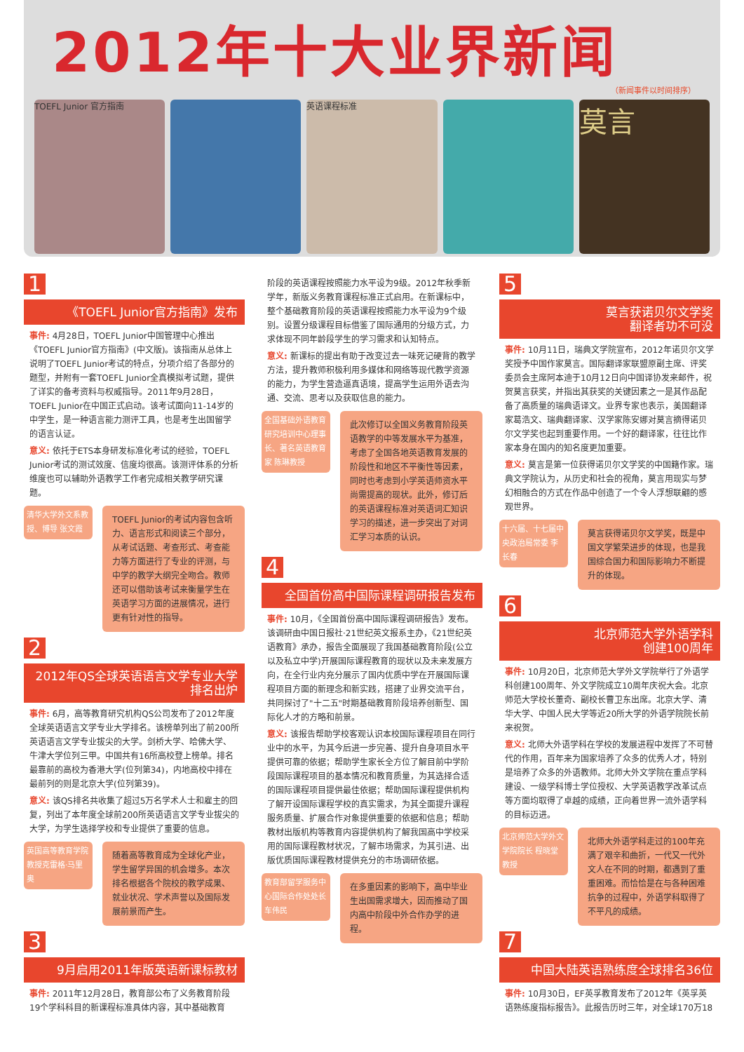2012年十大业界新闻
（新闻事件以时间排序）
TOEFL Junior 官方指南 英语课程标准
莫言
1
《TOEFL Junior官方指南》发布
事件: 4月28日，TOEFL Junior中国管理中心推出《TOEFL Junior官方指南》(中文版)。该指南从总体上说明了TOEFL Junior考试的特点，分项介绍了各部分的题型，并附有一套TOEFL Junior全真模拟考试题，提供了详实的备考资料与权威指导。2011年9月28日，TOEFL Junior在中国正式启动。该考试面向11-14岁的中学生，是一种语言能力测评工具，也是考生出国留学的语言认证。
意义: 依托于ETS本身研发标准化考试的经验，TOEFL Junior考试的测试效度、信度均很高。该测评体系的分析维度也可以辅助外语教学工作者完成相关教学研究课题。
清华大学外文系教授、博导 张文霞
TOEFL Junior的考试内容包含听力、语言形式和阅读三个部分，从考试话题、考查形式、考查能力等方面进行了专业的评测，与中学的教学大纲完全吻合。教师还可以借助该考试来衡量学生在英语学习方面的进展情况，进行更有针对性的指导。
2
2012年QS全球英语语言文学专业大学排名出炉
事件: 6月，高等教育研究机构QS公司发布了2012年度全球英语语言文学专业大学排名。该榜单列出了前200所英语语言文学专业拔尖的大学。剑桥大学、哈佛大学、牛津大学位列三甲。中国共有16所高校登上榜单。排名最靠前的高校为香港大学(位列第34)，内地高校中排在最前列的则是北京大学(位列第39)。
意义: 该QS排名共收集了超过5万名学术人士和雇主的回复，列出了本年度全球前200所英语语言文学专业拔尖的大学，为学生选择学校和专业提供了重要的信息。
英国高等教育学院教授克雷格·马里奥
随着高等教育成为全球化产业，学生留学异国的机会增多。本次排名根据各个院校的教学成果、就业状况、学术声誉以及国际发展前景而产生。
3
9月启用2011年版英语新课标教材
事件: 2011年12月28日，教育部公布了义务教育阶段19个学科科目的新课程标准具体内容，其中基础教育
阶段的英语课程按照能力水平设为9级。2012年秋季新学年，新版义务教育课程标准正式启用。在新课标中，整个基础教育阶段的英语课程按照能力水平设为9个级别。设置分级课程目标借鉴了国际通用的分级方式，力求体现不同年龄段学生的学习需求和认知特点。
意义: 新课标的提出有助于改变过去一味死记硬背的教学方法，提升教师积极利用多媒体和网络等现代教学资源的能力，为学生营造逼真语境，提高学生运用外语去沟通、交流、思考以及获取信息的能力。
全国基础外语教育研究培训中心理事长、著名英语教育家 陈琳教授
此次修订以全国义务教育阶段英语教学的中等发展水平为基准，考虑了全国各地英语教育发展的阶段性和地区不平衡性等因素，同时也考虑到小学英语师资水平尚需提高的现状。此外，修订后的英语课程标准对英语词汇知识学习的描述，进一步突出了对词汇学习本质的认识。
4
全国首份高中国际课程调研报告发布
事件: 10月，《全国首份高中国际课程调研报告》发布。该调研由中国日报社·21世纪英文报系主办，《21世纪英语教育》承办，报告全面展现了我国基础教育阶段(公立以及私立中学)开展国际课程教育的现状以及未来发展方向，在全行业内充分展示了国内优质中学在开展国际课程项目方面的新理念和新实践，搭建了业界交流平台，共同探讨了"十二五"时期基础教育阶段培养创新型、国际化人才的方略和前景。
意义: 该报告帮助学校客观认识本校国际课程项目在同行业中的水平，为其今后进一步完善、提升自身项目水平提供可靠的依据；帮助学生家长全方位了解目前中学阶段国际课程项目的基本情况和教育质量，为其选择合适的国际课程项目提供最佳依据；帮助国际课程提供机构了解开设国际课程学校的真实需求，为其全面提升课程服务质量、扩展合作对象提供重要的依据和信息；帮助教材出版机构等教育内容提供机构了解我国高中学校采用的国际课程教材状况，了解市场需求，为其引进、出版优质国际课程教材提供充分的市场调研依据。
教育部留学服务中心国际合作处处长车伟民
在多重因素的影响下，高中毕业生出国需求增大，因而推动了国内高中阶段中外合作办学的进程。
5
莫言获诺贝尔文学奖
翻译者功不可没
事件: 10月11日，瑞典文学院宣布，2012年诺贝尔文学奖授予中国作家莫言。国际翻译家联盟原副主席、评奖委员会主席阿本迪于10月12日向中国译协发来邮件，祝贺莫言获奖，并指出其获奖的关键因素之一是其作品配备了高质量的瑞典语译文。业界专家也表示，美国翻译家葛浩文、瑞典翻译家、汉学家陈安娜对莫言摘得诺贝尔文学奖也起到重要作用。一个好的翻译家，往往比作家本身在国内的知名度更加重要。
意义: 莫言是第一位获得诺贝尔文学奖的中国籍作家。瑞典文学院认为，从历史和社会的视角，莫言用现实与梦幻相融合的方式在作品中创造了一个令人浮想联翩的感观世界。
十六届、十七届中央政治局常委 李长春
莫言获得诺贝尔文学奖，既是中国文学繁荣进步的体现，也是我国综合国力和国际影响力不断提升的体现。
6
北京师范大学外语学科
创建100周年
事件: 10月20日，北京师范大学外文学院举行了外语学科创建100周年、外文学院成立10周年庆祝大会。北京师范大学校长董奇、副校长曹卫东出席。北京大学、清华大学、中国人民大学等近20所大学的外语学院院长前来祝贺。
意义: 北师大外语学科在学校的发展进程中发挥了不可替代的作用，百年来为国家培养了众多的优秀人才，特别是培养了众多的外语教师。北师大外文学院在重点学科建设、一级学科博士学位授权、大学英语教学改革试点等方面均取得了卓越的成绩，正向着世界一流外语学科的目标迈进。
北京师范大学外文学院院长 程晓堂教授
北师大外语学科走过的100年充满了艰辛和曲折，一代又一代外文人在不同的时期，都遇到了重重困难。而恰恰是在与各种困难抗争的过程中，外语学科取得了不平凡的成绩。
7
中国大陆英语熟练度全球排名36位
事件: 10月30日，EF英孚教育发布了2012年《英孚英语熟练度指标报告》。此报告历时三年，对全球170万18